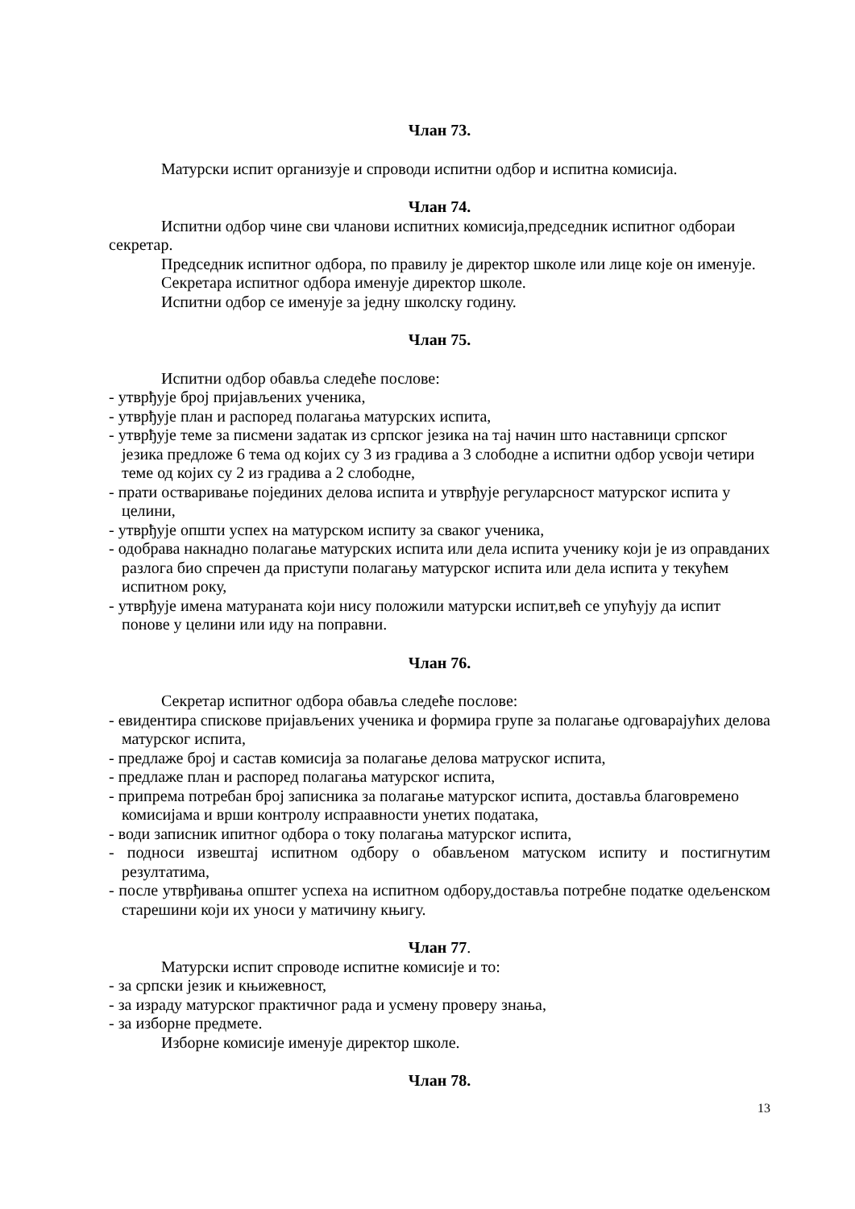Члан 73.
Матурски испит организује и спроводи испитни одбор и испитна комисија.
Члан 74.
Испитни одбор чине сви чланови испитних комисија,председник испитног одбораи секретар.
Председник испитног одбора, по правилу је директор школе или лице које он именује.
Секретара испитног одбора именује директор школе.
Испитни одбор се именује за једну школску годину.
Члан 75.
Испитни одбор обавља следеће послове:
- утврђује број пријављених ученика,
- утврђује план и распоред полагања матурских испита,
- утврђује теме за писмени задатак из српског језика на тај начин што наставници српског језика предложе 6 тема од којих су 3 из градива а 3 слободне а испитни одбор усвоји четири теме од којих су 2 из градива а 2 слободне,
- прати остваривање појединих делова испита и утврђује регуларсност матурског испита у целини,
- утврђује општи успех на матурском испиту за сваког ученика,
- одобрава накнадно полагање матурских испита или дела испита ученику који је из оправданих разлога био спречен да приступи полагању матурског испита или дела испита у текућем испитном року,
- утврђује имена матураната који нису положили матурски испит,већ се упућују да испит понове у целини или иду на поправни.
Члан 76.
Секретар испитног одбора обавља следеће послове:
- евидентира спискове пријављених ученика и формира групе за полагање одговарајућих делова матурског испита,
- предлаже број и састав комисија за полагање делова матруског испита,
- предлаже план и распоред полагања матурског испита,
- припрема потребан број записника за полагање матурског испита, доставља благовремено комисијама и врши контролу испраавности унетих података,
- води записник ипитног одбора о току полагања матурског испита,
- подноси извештај испитном одбору о обављеном матуском испиту и постигнутим резултатима,
- после утврђивања општег успеха на испитном одбору,доставља потребне податке одељенском старешини који их уноси у матичину књигу.
Члан 77.
Матурски испит спроводе испитне комисије и то:
- за српски језик и књижевност,
- за израду матурског практичног рада и усмену проверу знања,
- за изборне предмете.
Изборне комисије именује директор школе.
Члан 78.
13